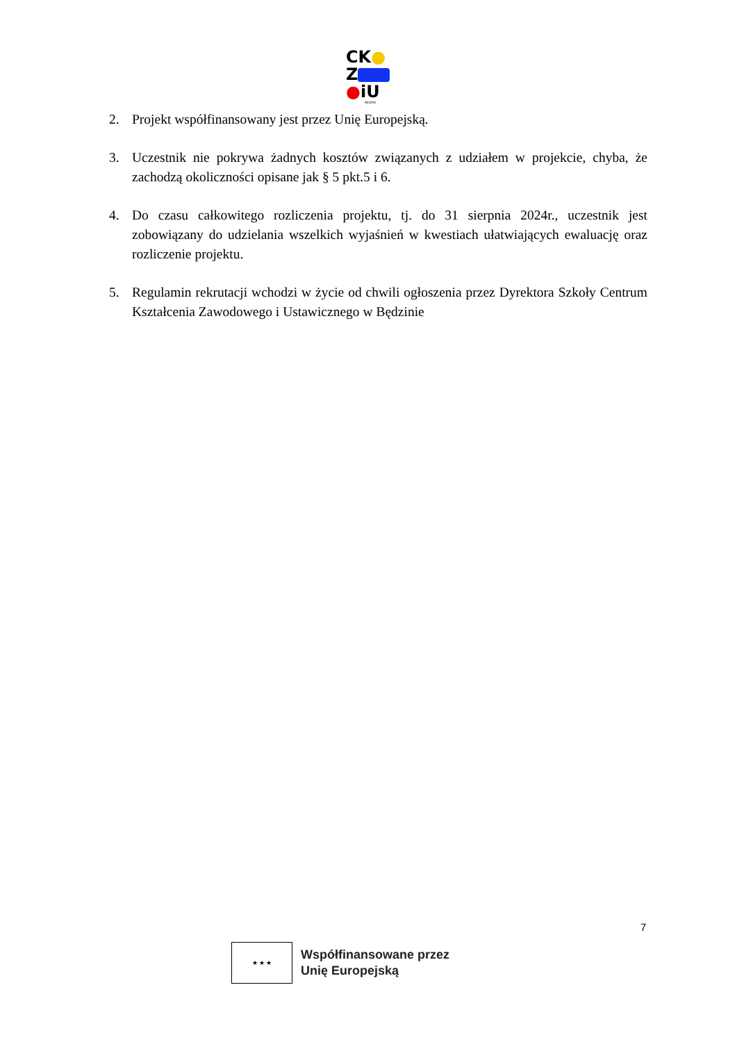CK●
Z
●iU
BĘDZIN
2. Projekt współfinansowany jest przez Unię Europejską.
3. Uczestnik nie pokrywa żadnych kosztów związanych z udziałem w projekcie, chyba, że zachodzą okoliczności opisane jak § 5 pkt.5 i 6.
4. Do czasu całkowitego rozliczenia projektu, tj. do 31 sierpnia 2024r., uczestnik jest zobowiązany do udzielania wszelkich wyjaśnień w kwestiach ułatwiających ewaluację oraz rozliczenie projektu.
5. Regulamin rekrutacji wchodzi w życie od chwili ogłoszenia przez Dyrektora Szkoły Centrum Kształcenia Zawodowego i Ustawicznego w Będzinie
7
★ ★ ★
Współfinansowane przez
Unię Europejską